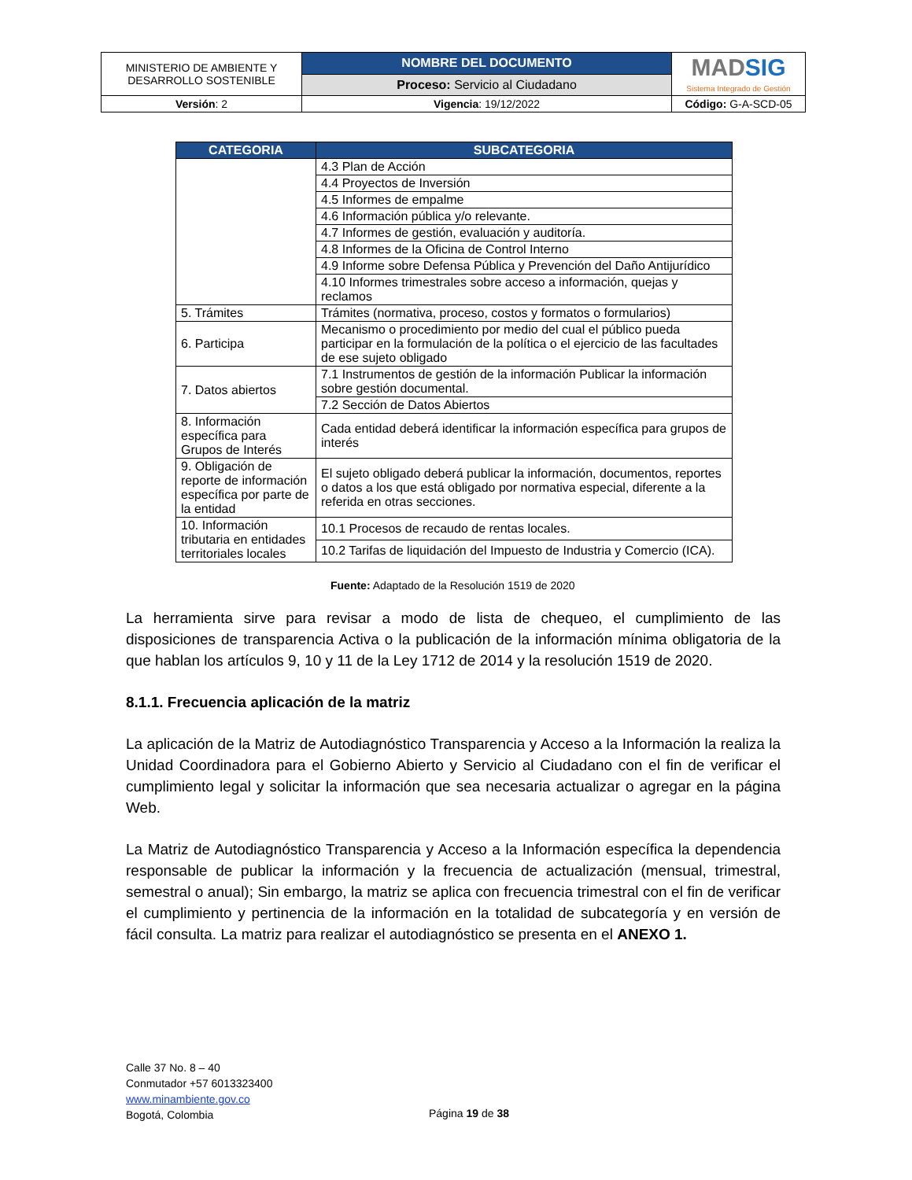| MINISTERIO DE AMBIENTE Y DESARROLLO SOSTENIBLE | NOMBRE DEL DOCUMENTO | MAD SIG Sistema Integrado de Gestión |
| | Proceso: Servicio al Ciudadano | |
| Versión : 2 | Vigencia : 19/12/2022 | Código: G-A-SCD-05 |
| CATEGORIA | SUBCATEGORIA |
| --- | --- |
| | 4.3 Plan de Acción |
| | 4.4 Proyectos de Inversión |
| | 4.5 Informes de empalme |
| | 4.6 Información pública y/o relevante. |
| | 4.7 Informes de gestión, evaluación y auditoría. |
| | 4.8 Informes de la Oficina de Control Interno |
| | 4.9 Informe sobre Defensa Pública y Prevención del Daño Antijurídico |
| | 4.10 Informes trimestrales sobre acceso a información, quejas y reclamos |
| 5. Trámites | Trámites (normativa, proceso, costos y formatos o formularios) |
| 6. Participa | Mecanismo o procedimiento por medio del cual el público pueda participar en la formulación de la política o el ejercicio de las facultades de ese sujeto obligado |
| 7. Datos abiertos | 7.1 Instrumentos de gestión de la información Publicar la información sobre gestión documental. |
| | 7.2 Sección de Datos Abiertos |
| 8. Información específica para Grupos de Interés | Cada entidad deberá identificar la información específica para grupos de interés |
| 9. Obligación de reporte de información específica por parte de la entidad | El sujeto obligado deberá publicar la información, documentos, reportes o datos a los que está obligado por normativa especial, diferente a la referida en otras secciones. |
| 10. Información tributaria en entidades territoriales locales | 10.1 Procesos de recaudo de rentas locales. |
| | 10.2 Tarifas de liquidación del Impuesto de Industria y Comercio (ICA). |
Fuente: Adaptado de la Resolución 1519 de 2020
La herramienta sirve para revisar a modo de lista de chequeo, el cumplimiento de las disposiciones de transparencia Activa o la publicación de la información mínima obligatoria de la que hablan los artículos 9, 10 y 11 de la Ley 1712 de 2014 y la resolución 1519 de 2020.
8.1.1. Frecuencia aplicación de la matriz
La aplicación de la Matriz de Autodiagnóstico Transparencia y Acceso a la Información la realiza la Unidad Coordinadora para el Gobierno Abierto y Servicio al Ciudadano con el fin de verificar el cumplimiento legal y solicitar la información que sea necesaria actualizar o agregar en la página Web.
La Matriz de Autodiagnóstico Transparencia y Acceso a la Información específica la dependencia responsable de publicar la información y la frecuencia de actualización (mensual, trimestral, semestral o anual); Sin embargo, la matriz se aplica con frecuencia trimestral con el fin de verificar el cumplimiento y pertinencia de la información en la totalidad de subcategoría y en versión de fácil consulta. La matriz para realizar el autodiagnóstico se presenta en el ANEXO 1.
Calle 37 No. 8 – 40
Conmutador +57 6013323400
www.minambiente.gov.co
Bogotá, Colombia
Página 19 de 38